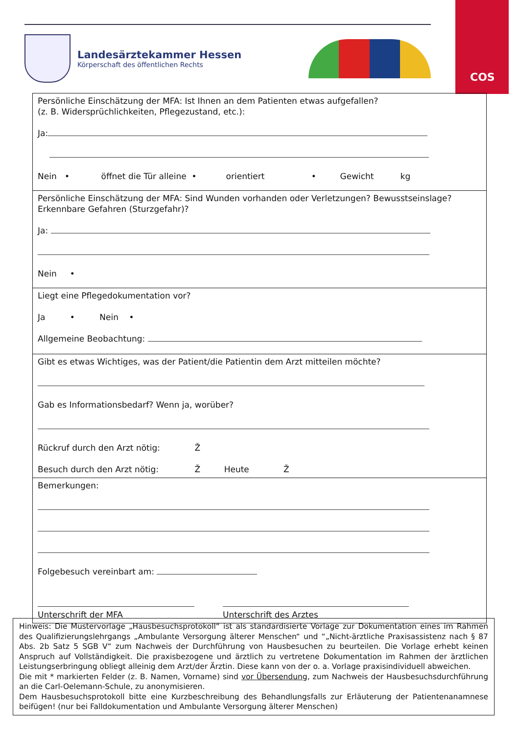COS
Landesärztekammer Hessen
Körperschaft des öffentlichen Rechts
| Persönliche Einschätzung der MFA: Ist Ihnen an dem Patienten etwas aufgefallen? (z. B. Widersprüchlichkeiten, Pflegezustand, etc.): Ja: Nein • öffnet die Tür alleine • orientiert • Gewicht kg |
| Persönliche Einschätzung der MFA: Sind Wunden vorhanden oder Verletzungen? Bewusstseinslage? Erkennbare Gefahren (Sturzgefahr)? Ja: Nein • |
| Liegt eine Pflegedokumentation vor? Ja • Nein • Allgemeine Beobachtung: |
| Gibt es etwas Wichtiges, was der Patient/die Patientin dem Arzt mitteilen möchte? Gab es Informationsbedarf? Wenn ja, worüber? Rückruf durch den Arzt nötig: Ž Besuch durch den Arzt nötig: Ž Heute Ž |
| Bemerkungen: Folgebesuch vereinbart am: Unterschrift der MFA Unterschrift des Arztes |
Hinweis: Die Mustervorlage „Hausbesuchsprotokoll“ ist als standardisierte Vorlage zur Dokumentation eines im Rahmen des Qualifizierungslehrgangs „Ambulante Versorgung älterer Menschen“ und “„Nicht-ärztliche Praxisassistenz nach § 87 Abs. 2b Satz 5 SGB V“ zum Nachweis der Durchführung von Hausbesuchen zu beurteilen. Die Vorlage erhebt keinen Anspruch auf Vollständigkeit. Die praxisbezogene und ärztlich zu vertretene Dokumentation im Rahmen der ärztlichen Leistungserbringung obliegt alleinig dem Arzt/der Ärztin. Diese kann von der o. a. Vorlage praxisindividuell abweichen.
Die mit * markierten Felder (z. B. Namen, Vorname) sind vor Übersendung, zum Nachweis der Hausbesuchsdurchführung an die Carl-Oelemann-Schule, zu anonymisieren.
Dem Hausbesuchsprotokoll bitte eine Kurzbeschreibung des Behandlungsfalls zur Erläuterung der Patientenanamnese beifügen! (nur bei Falldokumentation und Ambulante Versorgung älterer Menschen)